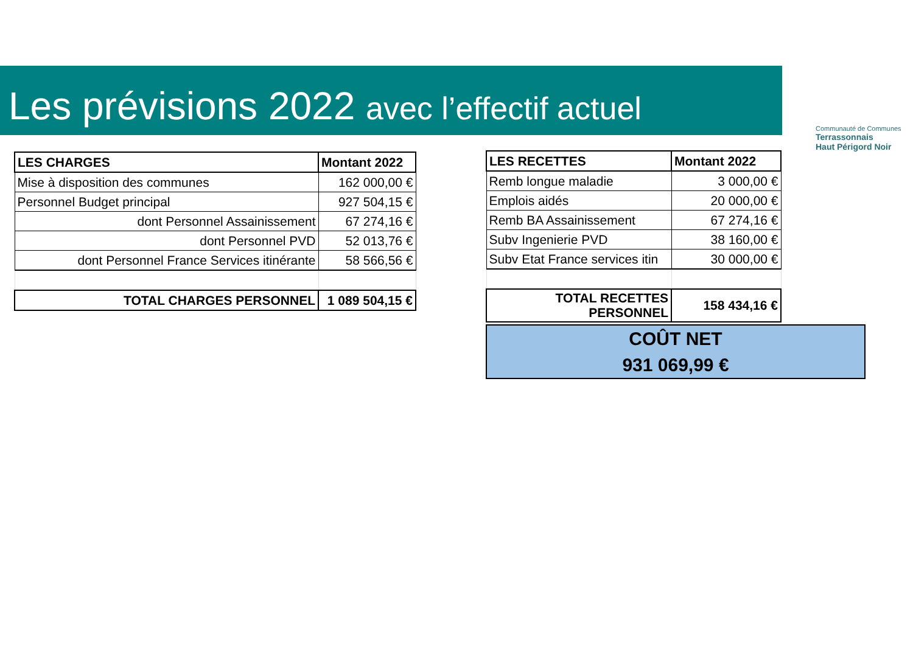Les prévisions 2022 avec l’effectif actuel
Communauté de Communes
Terrassonnais
Haut Périgord Noir
| LES CHARGES | Montant 2022 |
| --- | --- |
| Mise à disposition des communes | 162 000,00 € |
| Personnel Budget principal | 927 504,15 € |
| dont Personnel Assainissement | 67 274,16 € |
| dont Personnel PVD | 52 013,76 € |
| dont Personnel France Services itinérante | 58 566,56 € |
| TOTAL CHARGES PERSONNEL | 1 089 504,15 € |
| LES RECETTES | Montant 2022 |
| --- | --- |
| Remb longue maladie | 3 000,00 € |
| Emplois aidés | 20 000,00 € |
| Remb BA Assainissement | 67 274,16 € |
| Subv Ingenierie PVD | 38 160,00 € |
| Subv Etat France services itin | 30 000,00 € |
| TOTAL RECETTES PERSONNEL | 158 434,16 € |
COÛT NET
931 069,99 €